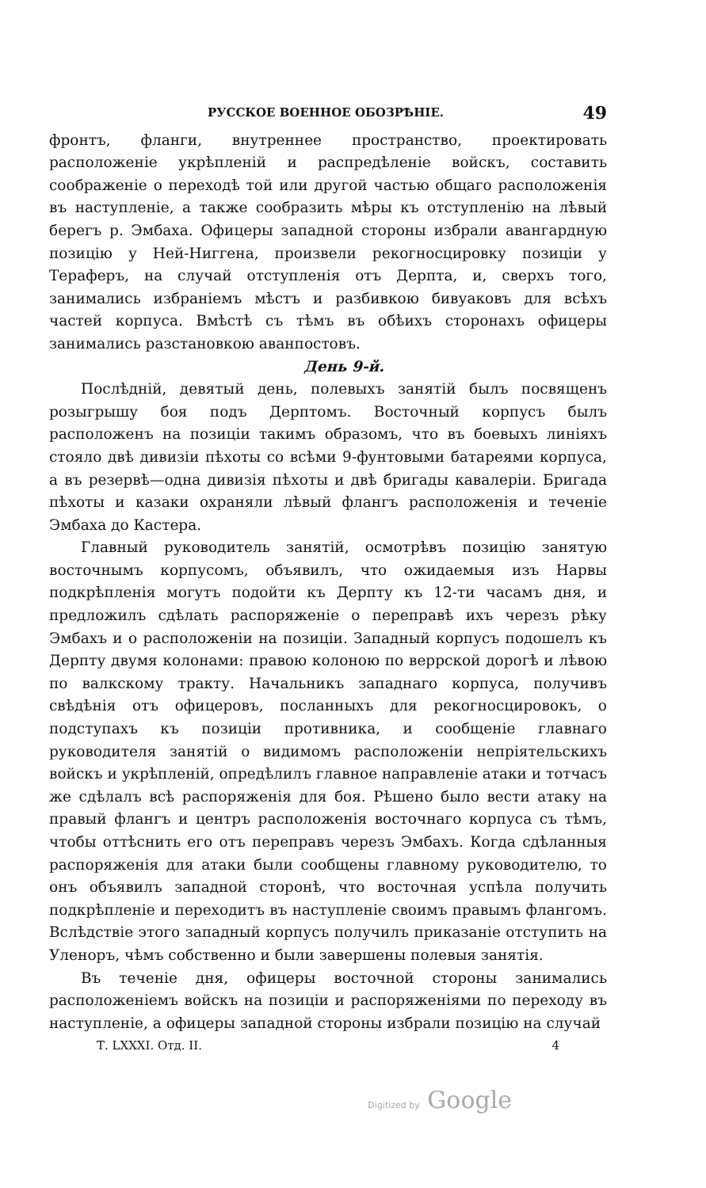РУССКОЕ ВОЕННОЕ ОБОЗРѢНІЕ. 49
фронтъ, фланги, внутреннее пространство, проектировать расположеніе укрѣпленій и распредѣленіе войскъ, составить соображеніе о переходѣ той или другой частью общаго расположенія въ наступленіе, а также сообразить мѣры къ отступленію на лѣвый берегъ р. Эмбаха. Офицеры западной стороны избрали авангардную позицію у Ней-Ниггена, произвели рекогносцировку позиціи у Тераферъ, на случай отступленія отъ Дерпта, и, сверхъ того, занимались избраніемъ мѣстъ и разбивкою бивуаковъ для всѣхъ частей корпуса. Вмѣстѣ съ тѣмъ въ обѣихъ сторонахъ офицеры занимались разстановкою аванпостовъ.
День 9-й.
Послѣдній, девятый день, полевыхъ занятій былъ посвященъ розыгрышу боя подъ Дерптомъ. Восточный корпусъ былъ расположенъ на позиціи такимъ образомъ, что въ боевыхъ линіяхъ стояло двѣ дивизіи пѣхоты со всѣми 9-фунтовыми батареями корпуса, а въ резервѣ—одна дивизія пѣхоты и двѣ бригады кавалеріи. Бригада пѣхоты и казаки охраняли лѣвый флангъ расположенія и теченіе Эмбаха до Кастера.
Главный руководитель занятій, осмотрѣвъ позицію занятую восточнымъ корпусомъ, объявилъ, что ожидаемыя изъ Нарвы подкрѣпленія могутъ подойти къ Дерпту къ 12-ти часамъ дня, и предложилъ сдѣлать распоряженіе о переправѣ ихъ черезъ рѣку Эмбахъ и о расположеніи на позиціи. Западный корпусъ подошелъ къ Дерпту двумя колонами: правою колоною по веррской дорогѣ и лѣвою по валкскому тракту. Начальникъ западнаго корпуса, получивъ свѣдѣнія отъ офицеровъ, посланныхъ для рекогносцировокъ, о подступахъ къ позиціи противника, и сообщеніе главнаго руководителя занятій о видимомъ расположеніи непріятельскихъ войскъ и укрѣпленій, опредѣлилъ главное направленіе атаки и тотчасъ же сдѣлалъ всѣ распоряженія для боя. Рѣшено было вести атаку на правый флангъ и центръ расположенія восточнаго корпуса съ тѣмъ, чтобы оттѣснить его отъ переправъ черезъ Эмбахъ. Когда сдѣланныя распоряженія для атаки были сообщены главному руководителю, то онъ объявилъ западной сторонѣ, что восточная успѣла получить подкрѣпленіе и переходитъ въ наступленіе своимъ правымъ флангомъ. Вслѣдствіе этого западный корпусъ получилъ приказаніе отступить на Уленоръ, чѣмъ собственно и были завершены полевыя занятія.
Въ теченіе дня, офицеры восточной стороны занимались расположеніемъ войскъ на позиціи и распоряженіями по переходу въ наступленіе, а офицеры западной стороны избрали позицію на случай
Т. LXXXI. Отд. II. 4
Digitized by Google